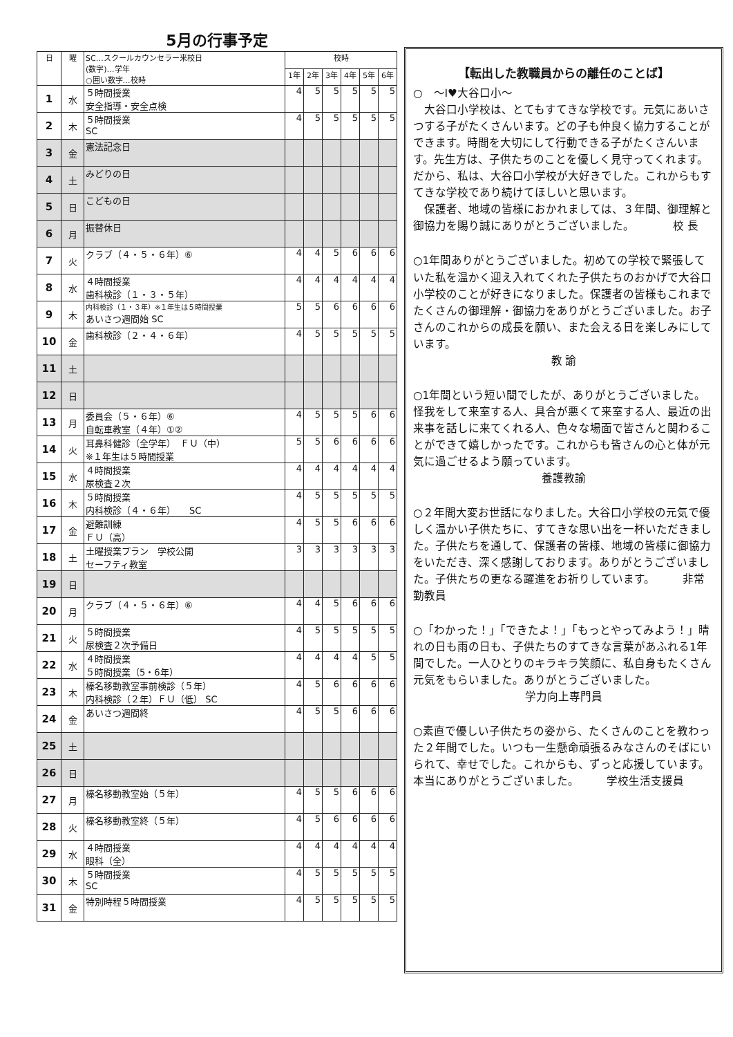5月の行事予定
| 日 | 曜 | SC…スクールカウンセラー来校日 (数字)…学年 ○囲い数字…校時 | 校時 | | | | | |
| --- | --- | --- | --- | --- | --- | --- | --- | --- |
| | | | 1年 | 2年 | 3年 | 4年 | 5年 | 6年 |
| 1 | 水 | ５時間授業 安全指導・安全点検 | 4 | 5 | 5 | 5 | 5 | 5 |
| 2 | 木 | ５時間授業 SC | 4 | 5 | 5 | 5 | 5 | 5 |
| 3 | 金 | 憲法記念日 | | | | | | |
| 4 | 土 | みどりの日 | | | | | | |
| 5 | 日 | こどもの日 | | | | | | |
| 6 | 月 | 振替休日 | | | | | | |
| 7 | 火 | クラブ（４・５・６年）⑥ | 4 | 4 | 5 | 6 | 6 | 6 |
| 8 | 水 | ４時間授業 歯科検診（１・３・５年） | 4 | 4 | 4 | 4 | 4 | 4 |
| 9 | 木 | 内科検診（１・３年）※１年生は５時間授業 あいさつ週間始 SC | 5 | 5 | 6 | 6 | 6 | 6 |
| 10 | 金 | 歯科検診（２・４・６年） | 4 | 5 | 5 | 5 | 5 | 5 |
| 11 | 土 | | | | | | | |
| 12 | 日 | | | | | | | |
| 13 | 月 | 委員会（５・６年）⑥ 自転車教室（４年）①② | 4 | 5 | 5 | 5 | 6 | 6 |
| 14 | 火 | 耳鼻科健診（全学年） ＦＵ（中） ※１年生は５時間授業 | 5 | 5 | 6 | 6 | 6 | 6 |
| 15 | 水 | ４時間授業 尿検査２次 | 4 | 4 | 4 | 4 | 4 | 4 |
| 16 | 木 | ５時間授業 内科検診（４・６年） SC | 4 | 5 | 5 | 5 | 5 | 5 |
| 17 | 金 | 避難訓練 ＦＵ（高） | 4 | 5 | 5 | 6 | 6 | 6 |
| 18 | 土 | 土曜授業プラン 学校公開 セーフティ教室 | 3 | 3 | 3 | 3 | 3 | 3 |
| 19 | 日 | | | | | | | |
| 20 | 月 | クラブ（４・５・６年）⑥ | 4 | 4 | 5 | 6 | 6 | 6 |
| 21 | 火 | ５時間授業 尿検査２次予備日 | 4 | 5 | 5 | 5 | 5 | 5 |
| 22 | 水 | ４時間授業 ５時間授業（5・6年） | 4 | 4 | 4 | 4 | 5 | 5 |
| 23 | 木 | 榛名移動教室事前検診（５年） 内科検診（２年）ＦＵ（低） SC | 4 | 5 | 6 | 6 | 6 | 6 |
| 24 | 金 | あいさつ週間終 | 4 | 5 | 5 | 6 | 6 | 6 |
| 25 | 土 | | | | | | | |
| 26 | 日 | | | | | | | |
| 27 | 月 | 榛名移動教室始（５年） | 4 | 5 | 5 | 6 | 6 | 6 |
| 28 | 火 | 榛名移動教室終（５年） | 4 | 5 | 6 | 6 | 6 | 6 |
| 29 | 水 | ４時間授業 眼科（全） | 4 | 4 | 4 | 4 | 4 | 4 |
| 30 | 木 | ５時間授業 SC | 4 | 5 | 5 | 5 | 5 | 5 |
| 31 | 金 | 特別時程５時間授業 | 4 | 5 | 5 | 5 | 5 | 5 |
【転出した教職員からの離任のことば】
○　～I♥大谷口小～
　大谷口小学校は、とてもすてきな学校です。元気にあいさつする子がたくさんいます。どの子も仲良く協力することができます。時間を大切にして行動できる子がたくさんいます。先生方は、子供たちのことを優しく見守ってくれます。だから、私は、大谷口小学校が大好きでした。これからもすてきな学校であり続けてほしいと思います。
　保護者、地域の皆様におかれましては、３年間、御理解と御協力を賜り誠にありがとうございました。　　　　校 長
○1年間ありがとうございました。初めての学校で緊張していた私を温かく迎え入れてくれた子供たちのおかげで大谷口小学校のことが好きになりました。保護者の皆様もこれまでたくさんの御理解・御協力をありがとうございました。お子さんのこれからの成長を願い、また会える日を楽しみにしています。
教 諭
○1年間という短い間でしたが、ありがとうございました。怪我をして来室する人、具合が悪くて来室する人、最近の出来事を話しに来てくれる人、色々な場面で皆さんと関わることができて嬉しかったです。これからも皆さんの心と体が元気に過ごせるよう願っています。
養護教諭
○２年間大変お世話になりました。大谷口小学校の元気で優しく温かい子供たちに、すてきな思い出を一杯いただきました。子供たちを通して、保護者の皆様、地域の皆様に御協力をいただき、深く感謝しております。ありがとうございました。子供たちの更なる躍進をお祈りしています。　　　非常勤教員
○「わかった！」「できたよ！」「もっとやってみよう！」晴れの日も雨の日も、子供たちのすてきな言葉があふれる1年間でした。一人ひとりのキラキラ笑顔に、私自身もたくさん元気をもらいました。ありがとうございました。
学力向上専門員
○素直で優しい子供たちの姿から、たくさんのことを教わった２年間でした。いつも一生懸命頑張るみなさんのそばにいられて、幸せでした。これからも、ずっと応援しています。本当にありがとうございました。　　　学校生活支援員